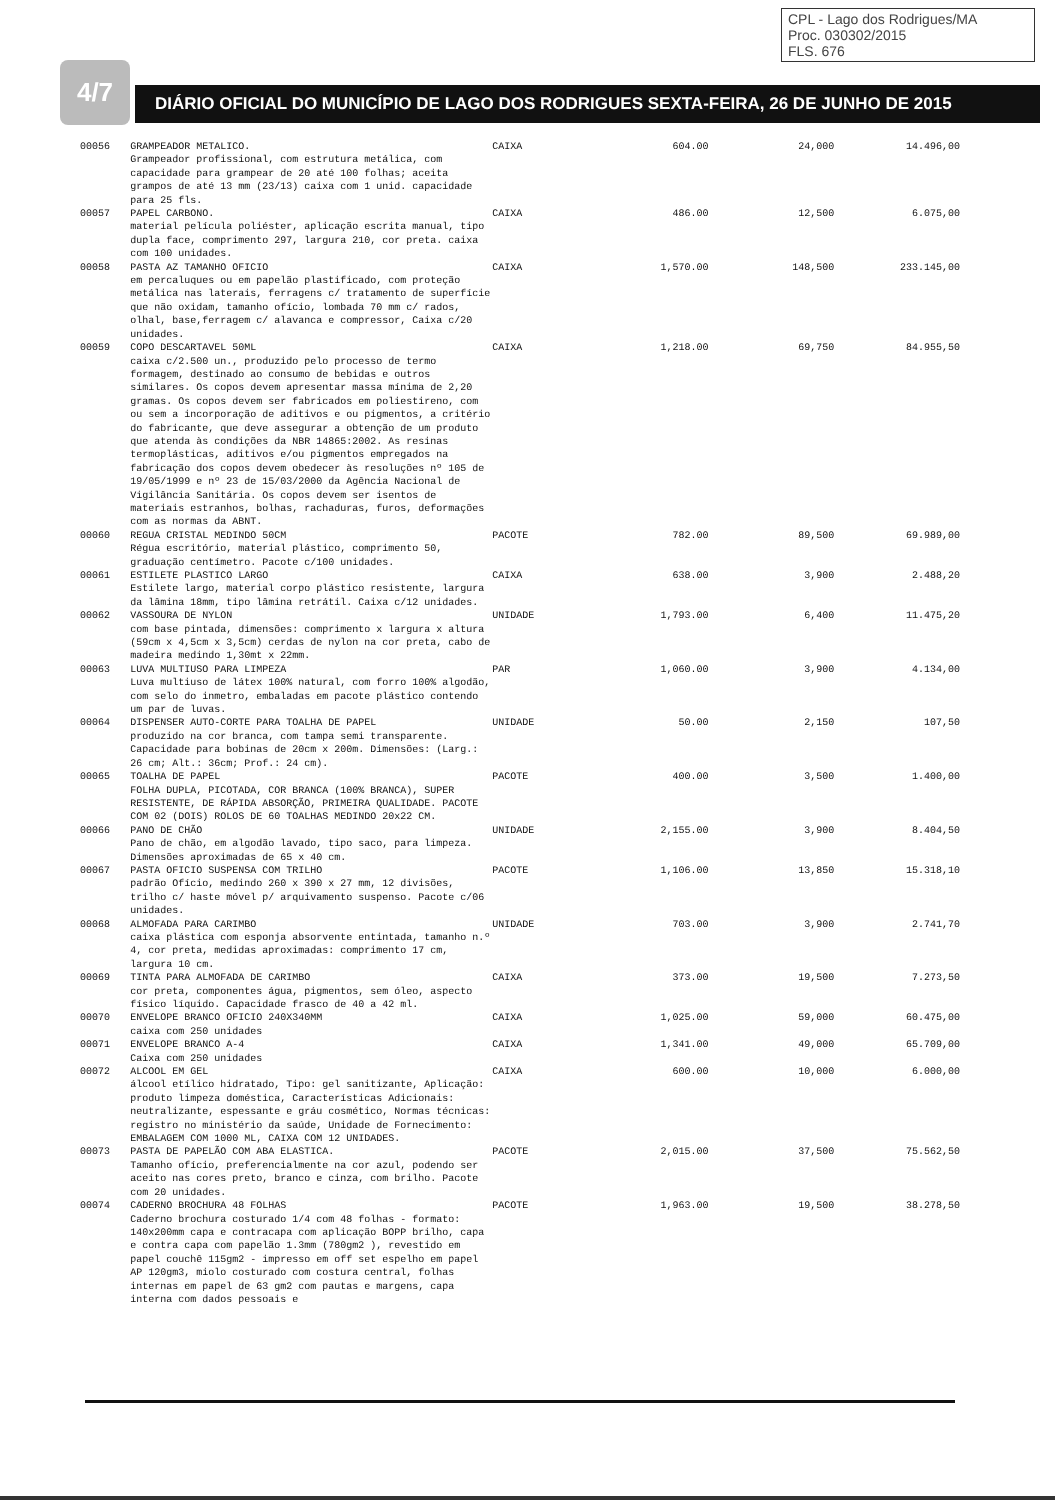CPL - Lago dos Rodrigues/MA
Proc. 030302/2015
FLS. 676
4/7
DIÁRIO OFICIAL DO MUNICÍPIO DE LAGO DOS RODRIGUES SEXTA-FEIRA, 26 DE JUNHO DE 2015
| 00056 | GRAMPEADOR METALICO. Grampeador profissional, com estrutura metálica, com capacidade para grampear de 20 até 100 folhas; aceita grampos de até 13 mm (23/13) caixa com 1 unid. capacidade para 25 fls. | CAIXA | 604.00 | 24,000 | 14.496,00 |
| 00057 | PAPEL CARBONO. material película poliéster, aplicação escrita manual, tipo dupla face, comprimento 297, largura 210, cor preta. caixa com 100 unidades. | CAIXA | 486.00 | 12,500 | 6.075,00 |
| 00058 | PASTA AZ TAMANHO OFICIO em percaluques ou em papelão plastificado, com proteção metálica nas laterais, ferragens c/ tratamento de superfície que não oxidam, tamanho ofício, lombada 70 mm c/ rados, olhal, base,ferragem c/ alavanca e compressor, Caixa c/20 unidades. | CAIXA | 1,570.00 | 148,500 | 233.145,00 |
| 00059 | COPO DESCARTAVEL 50ML caixa c/2.500 un., produzido pelo processo de termo formagem, destinado ao consumo de bebidas e outros similares. Os copos devem apresentar massa mínima de 2,20 gramas. Os copos devem ser fabricados em poliestireno, com ou sem a incorporação de aditivos e ou pigmentos, a critério do fabricante, que deve assegurar a obtenção de um produto que atenda às condições da NBR 14865:2002. As resinas termoplásticas, aditivos e/ou pigmentos empregados na fabricação dos copos devem obedecer às resoluções nº 105 de 19/05/1999 e nº 23 de 15/03/2000 da Agência Nacional de Vigilância Sanitária. Os copos devem ser isentos de materiais estranhos, bolhas, rachaduras, furos, deformações com as normas da ABNT. | CAIXA | 1,218.00 | 69,750 | 84.955,50 |
| 00060 | REGUA CRISTAL MEDINDO 50CM Régua escritório, material plástico, comprimento 50, graduação centímetro. Pacote c/100 unidades. | PACOTE | 782.00 | 89,500 | 69.989,00 |
| 00061 | ESTILETE PLASTICO LARGO Estilete largo, material corpo plástico resistente, largura da lâmina 18mm, tipo lâmina retrátil. Caixa c/12 unidades. | CAIXA | 638.00 | 3,900 | 2.488,20 |
| 00062 | VASSOURA DE NYLON com base pintada, dimensões: comprimento x largura x altura (59cm x 4,5cm x 3,5cm) cerdas de nylon na cor preta, cabo de madeira medindo 1,30mt x 22mm. | UNIDADE | 1,793.00 | 6,400 | 11.475,20 |
| 00063 | LUVA MULTIUSO PARA LIMPEZA Luva multiuso de látex 100% natural, com forro 100% algodão, com selo do inmetro, embaladas em pacote plástico contendo um par de luvas. | PAR | 1,060.00 | 3,900 | 4.134,00 |
| 00064 | DISPENSER AUTO-CORTE PARA TOALHA DE PAPEL produzido na cor branca, com tampa semi transparente. Capacidade para bobinas de 20cm x 200m. Dimensões: (Larg.: 26 cm; Alt.: 36cm; Prof.: 24 cm). | UNIDADE | 50.00 | 2,150 | 107,50 |
| 00065 | TOALHA DE PAPEL FOLHA DUPLA, PICOTADA, COR BRANCA (100% BRANCA), SUPER RESISTENTE, DE RÁPIDA ABSORÇÃO, PRIMEIRA QUALIDADE. PACOTE COM 02 (DOIS) ROLOS DE 60 TOALHAS MEDINDO 20x22 CM. | PACOTE | 400.00 | 3,500 | 1.400,00 |
| 00066 | PANO DE CHÃO Pano de chão, em algodão lavado, tipo saco, para limpeza. Dimensões aproximadas de 65 x 40 cm. | UNIDADE | 2,155.00 | 3,900 | 8.404,50 |
| 00067 | PASTA OFICIO SUSPENSA COM TRILHO padrão Ofício, medindo 260 x 390 x 27 mm, 12 divisões, trilho c/ haste móvel p/ arquivamento suspenso. Pacote c/06 unidades. | PACOTE | 1,106.00 | 13,850 | 15.318,10 |
| 00068 | ALMOFADA PARA CARIMBO caixa plástica com esponja absorvente entintada, tamanho n.º 4, cor preta, medidas aproximadas: comprimento 17 cm, largura 10 cm. | UNIDADE | 703.00 | 3,900 | 2.741,70 |
| 00069 | TINTA PARA ALMOFADA DE CARIMBO cor preta, componentes água, pigmentos, sem óleo, aspecto físico líquido. Capacidade frasco de 40 a 42 ml. | CAIXA | 373.00 | 19,500 | 7.273,50 |
| 00070 | ENVELOPE BRANCO OFICIO 240X340MM caixa com 250 unidades | CAIXA | 1,025.00 | 59,000 | 60.475,00 |
| 00071 | ENVELOPE BRANCO A-4 Caixa com 250 unidades | CAIXA | 1,341.00 | 49,000 | 65.709,00 |
| 00072 | ALCOOL EM GEL álcool etílico hidratado, Tipo: gel sanitizante, Aplicação: produto limpeza doméstica, Características Adicionais: neutralizante, espessante e gráu cosmético, Normas técnicas: registro no ministério da saúde, Unidade de Fornecimento: EMBALAGEM COM 1000 ML, CAIXA COM 12 UNIDADES. | CAIXA | 600.00 | 10,000 | 6.000,00 |
| 00073 | PASTA DE PAPELÃO COM ABA ELASTICA. Tamanho ofício, preferencialmente na cor azul, podendo ser aceito nas cores preto, branco e cinza, com brilho. Pacote com 20 unidades. | PACOTE | 2,015.00 | 37,500 | 75.562,50 |
| 00074 | CADERNO BROCHURA 48 FOLHAS Caderno brochura costurado 1/4 com 48 folhas - formato: 140x200mm capa e contracapa com aplicação BOPP brilho, capa e contra capa com papelão 1.3mm (780gm2 ), revestido em papel couchê 115gm2 - impresso em off set espelho em papel AP 120gm3, miolo costurado com costura central, folhas internas em papel de 63 gm2 com pautas e margens, capa interna com dados pessoais e | PACOTE | 1,963.00 | 19,500 | 38.278,50 |